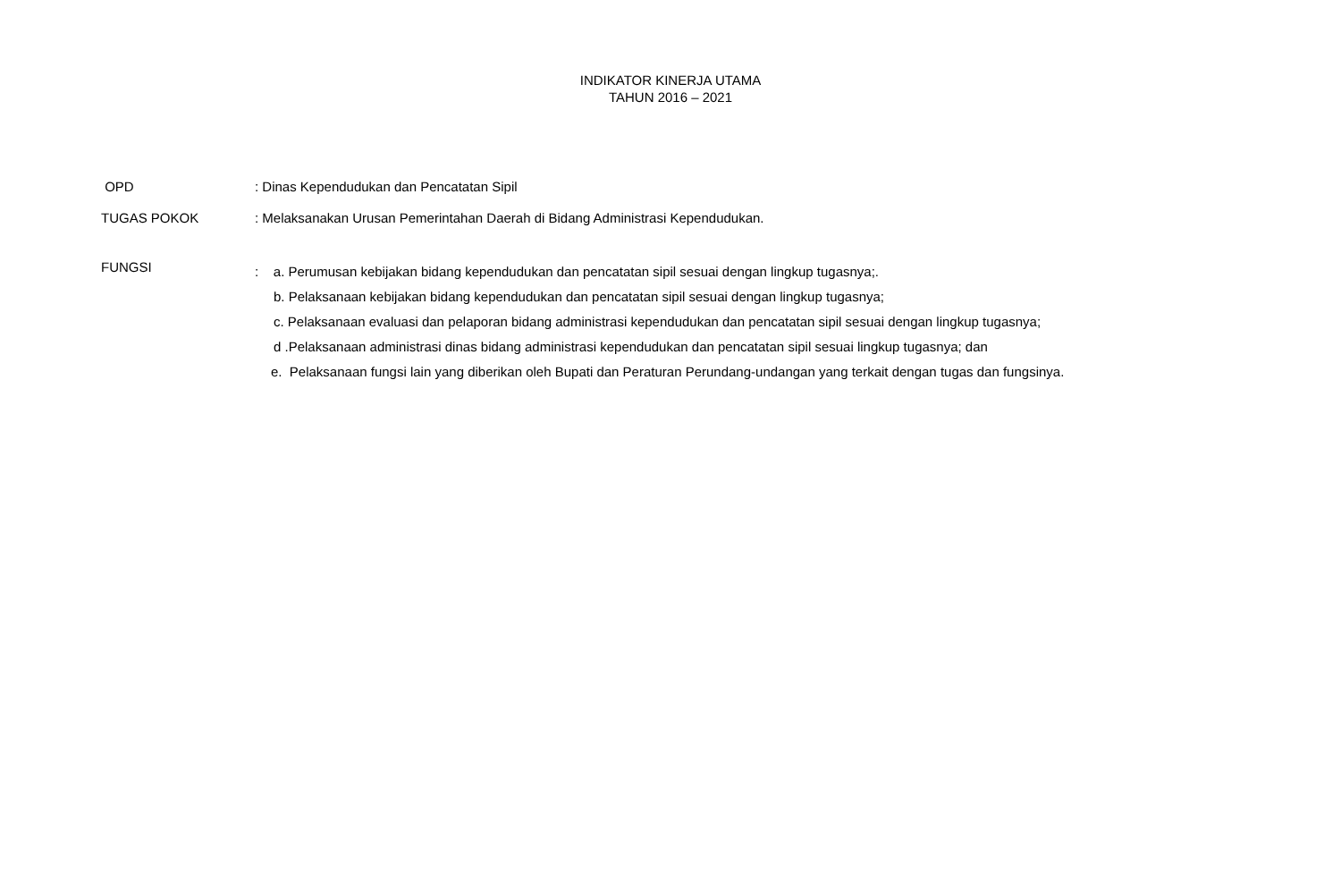INDIKATOR KINERJA UTAMA
TAHUN 2016 – 2021
OPD : Dinas Kependudukan dan Pencatatan Sipil
TUGAS POKOK : Melaksanakan Urusan Pemerintahan Daerah di Bidang Administrasi Kependudukan.
FUNGSI
: a. Perumusan kebijakan bidang kependudukan dan pencatatan sipil sesuai dengan lingkup tugasnya;.
b. Pelaksanaan kebijakan bidang kependudukan dan pencatatan sipil sesuai dengan lingkup tugasnya;
c. Pelaksanaan evaluasi dan pelaporan bidang administrasi kependudukan dan pencatatan sipil sesuai dengan lingkup tugasnya;
d .Pelaksanaan administrasi dinas bidang administrasi kependudukan dan pencatatan sipil sesuai lingkup tugasnya; dan
e. Pelaksanaan fungsi lain yang diberikan oleh Bupati dan Peraturan Perundang-undangan yang terkait dengan tugas dan fungsinya.